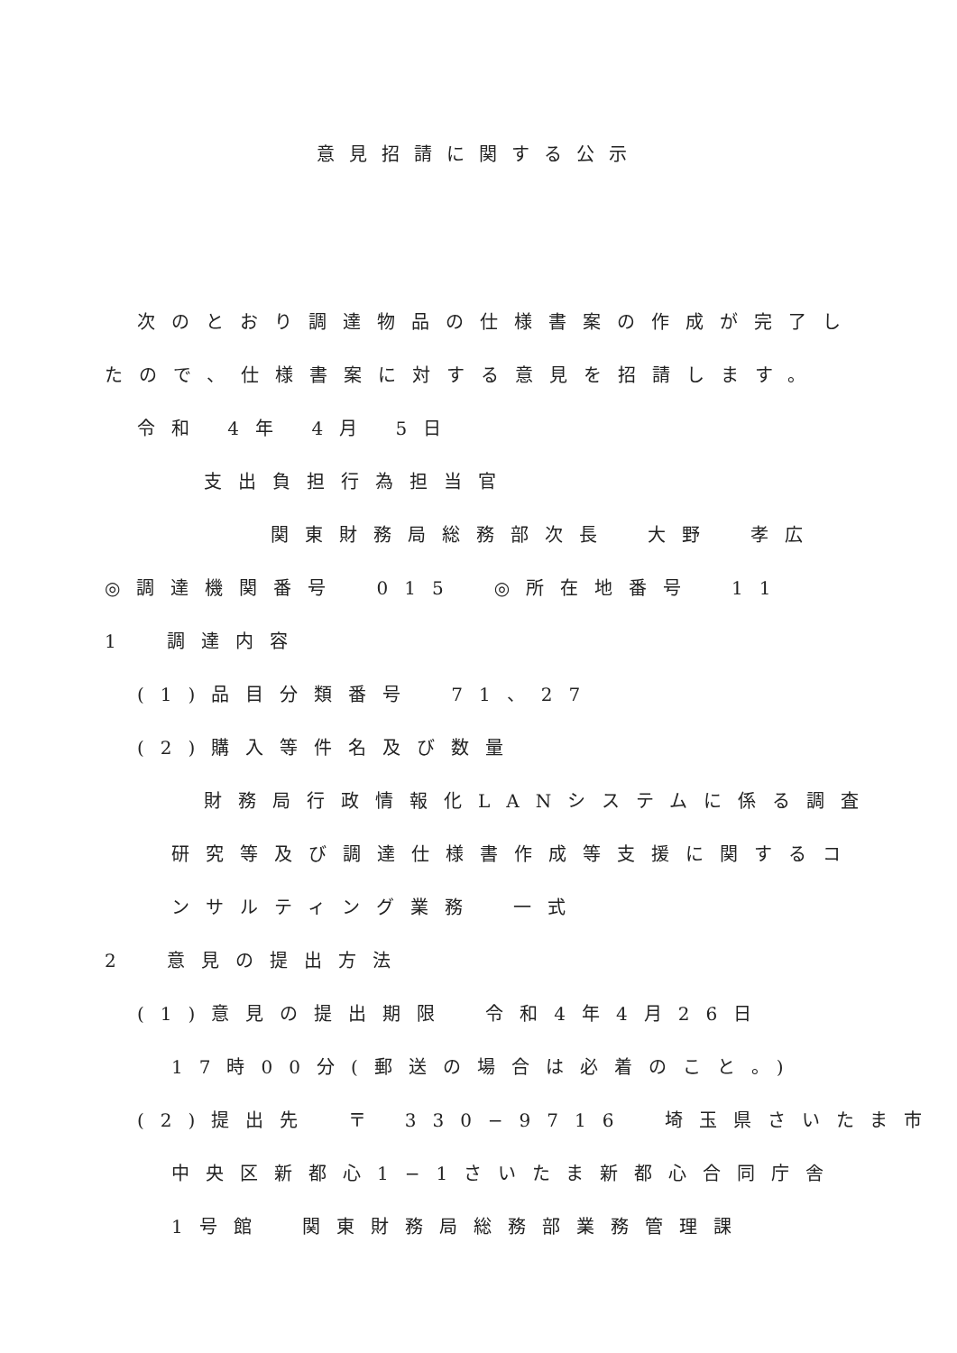意見招請に関する公示
次のとおり調達物品の仕様書案の作成が完了し
たので、仕様書案に対する意見を招請します。
令和 4年 4月 5日
支出負担行為担当官
関東財務局総務部次長　大野　孝広
◎調達機関番号　015　◎所在地番号　11
1　調達内容
(1)品目分類番号　71、27
(2)購入等件名及び数量
財務局行政情報化LANシステムに係る調査
研究等及び調達仕様書作成等支援に関するコ
ンサルティング業務　一式
2　意見の提出方法
(1)意見の提出期限　令和4年4月26日
17時00分(郵送の場合は必着のこと。)
(2)提出先　〒 330−9716　埼玉県さいたま市
中央区新都心1−1さいたま新都心合同庁舎
1号館　関東財務局総務部業務管理課